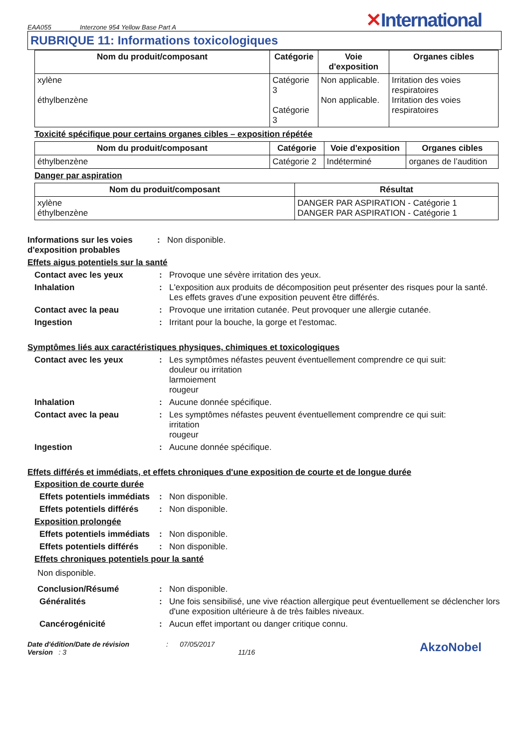EAA055 Interzone 954 Yellow Base Part A ✕International
RUBRIQUE 11: Informations toxicologiques
| Nom du produit/composant | Catégorie | Voie d'exposition | Organes cibles |
| --- | --- | --- | --- |
| xylène éthylbenzène | Catégorie 3 Catégorie 3 | Non applicable. Non applicable. | Irritation des voies respiratoires Irritation des voies respiratoires |
Toxicité spécifique pour certains organes cibles – exposition répétée
| Nom du produit/composant | Catégorie | Voie d'exposition | Organes cibles |
| --- | --- | --- | --- |
| éthylbenzène | Catégorie 2 | Indéterminé | organes de l’audition |
Danger par aspiration
| Nom du produit/composant | Résultat |
| --- | --- |
| xylène éthylbenzène | DANGER PAR ASPIRATION - Catégorie 1 DANGER PAR ASPIRATION - Catégorie 1 |
Informations sur les voies d'exposition probables
: Non disponible.
Effets aigus potentiels sur la santé
Contact avec les yeux : Provoque une sévère irritation des yeux.
Inhalation : L'exposition aux produits de décomposition peut présenter des risques pour la santé. Les effets graves d’une exposition peuvent être différés.
Contact avec la peau : Provoque une irritation cutanée. Peut provoquer une allergie cutanée.
Ingestion : Irritant pour la bouche, la gorge et l'estomac.
Symptômes liés aux caractéristiques physiques, chimiques et toxicologiques
Contact avec les yeux : Les symptômes néfastes peuvent éventuellement comprendre ce qui suit:
douleur ou irritation
larmoiement
rougeur
Inhalation : Aucune donnée spécifique.
Contact avec la peau : Les symptômes néfastes peuvent éventuellement comprendre ce qui suit:
irritation
rougeur
Ingestion : Aucune donnée spécifique.
Effets différés et immédiats, et effets chroniques d'une exposition de courte et de longue durée
Exposition de courte durée
Effets potentiels immédiats
: Non disponible.
Effets potentiels différés
: Non disponible.
Exposition prolongée
Effets potentiels immédiats
: Non disponible.
Effets potentiels différés
: Non disponible.
Effets chroniques potentiels pour la santé
Non disponible.
Conclusion/Résumé : Non disponible.
Généralités : Une fois sensibilisé, une vive réaction allergique peut éventuellement se déclencher lors d'une exposition ultérieure à de très faibles niveaux.
Cancérogénicité : Aucun effet important ou danger critique connu.
Date d'édition/Date de révision : 07/05/2017
Version : 3 11/16
AkzoNobel